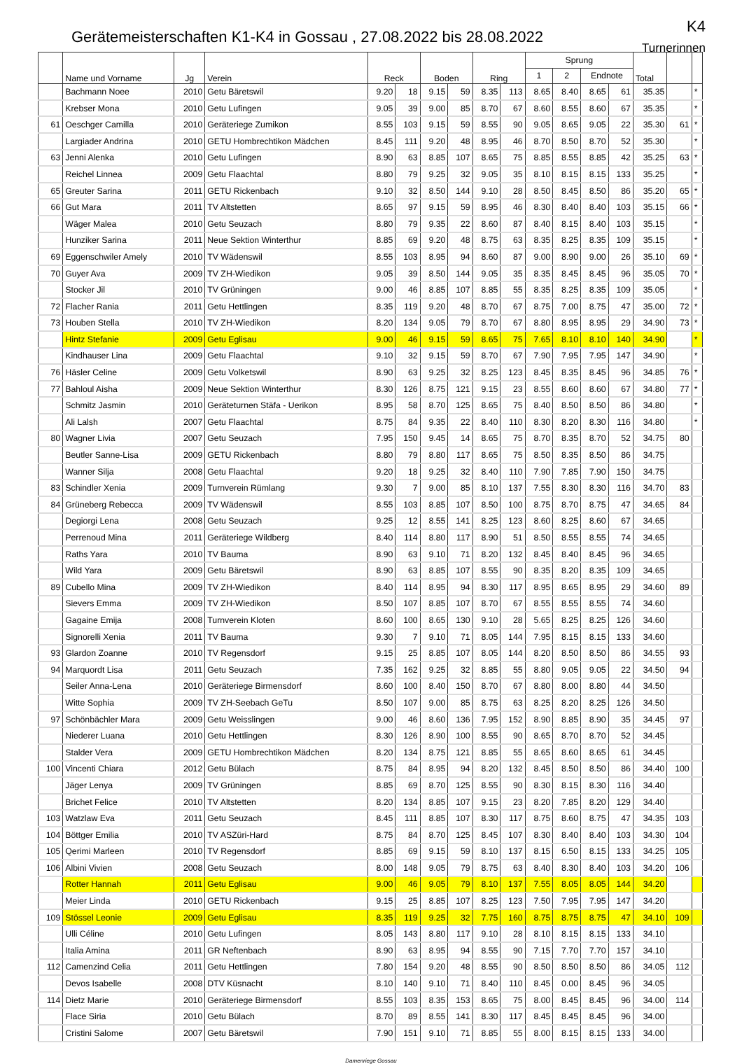Gerätemeisterschaften K1-K4 in Gossau , 27.08.2022 bis 28.08.2022
K4
Turnerinnen
| | Name und Vorname | Jg | Verein | Reck | | Boden | | Ring | | Sprung | | | | Total | | |
| --- | --- | --- | --- | --- | --- | --- | --- | --- | --- | --- | --- | --- | --- | --- | --- | --- |
| | | | | | | | | | | 1 | 2 | Endnote | | | | |
| | Bachmann Noee | 2010 | Getu Bäretswil | 9.20 | 18 | 9.15 | 59 | 8.35 | 113 | 8.65 | 8.40 | 8.65 | 61 | 35.35 | | * |
| | Krebser Mona | 2010 | Getu Lufingen | 9.05 | 39 | 9.00 | 85 | 8.70 | 67 | 8.60 | 8.55 | 8.60 | 67 | 35.35 | | * |
| 61 | Oeschger Camilla | 2010 | Geräteriege Zumikon | 8.55 | 103 | 9.15 | 59 | 8.55 | 90 | 9.05 | 8.65 | 9.05 | 22 | 35.30 | 61 | * |
| | Largiader Andrina | 2010 | GETU Hombrechtikon Mädchen | 8.45 | 111 | 9.20 | 48 | 8.95 | 46 | 8.70 | 8.50 | 8.70 | 52 | 35.30 | | * |
| 63 | Jenni Alenka | 2010 | Getu Lufingen | 8.90 | 63 | 8.85 | 107 | 8.65 | 75 | 8.85 | 8.55 | 8.85 | 42 | 35.25 | 63 | * |
| | Reichel Linnea | 2009 | Getu Flaachtal | 8.80 | 79 | 9.25 | 32 | 9.05 | 35 | 8.10 | 8.15 | 8.15 | 133 | 35.25 | | * |
| 65 | Greuter Sarina | 2011 | GETU Rickenbach | 9.10 | 32 | 8.50 | 144 | 9.10 | 28 | 8.50 | 8.45 | 8.50 | 86 | 35.20 | 65 | * |
| 66 | Gut Mara | 2011 | TV Altstetten | 8.65 | 97 | 9.15 | 59 | 8.95 | 46 | 8.30 | 8.40 | 8.40 | 103 | 35.15 | 66 | * |
| | Wäger Malea | 2010 | Getu Seuzach | 8.80 | 79 | 9.35 | 22 | 8.60 | 87 | 8.40 | 8.15 | 8.40 | 103 | 35.15 | | * |
| | Hunziker Sarina | 2011 | Neue Sektion Winterthur | 8.85 | 69 | 9.20 | 48 | 8.75 | 63 | 8.35 | 8.25 | 8.35 | 109 | 35.15 | | * |
| 69 | Eggenschwiler Amely | 2010 | TV Wädenswil | 8.55 | 103 | 8.95 | 94 | 8.60 | 87 | 9.00 | 8.90 | 9.00 | 26 | 35.10 | 69 | * |
| 70 | Guyer Ava | 2009 | TV ZH-Wiedikon | 9.05 | 39 | 8.50 | 144 | 9.05 | 35 | 8.35 | 8.45 | 8.45 | 96 | 35.05 | 70 | * |
| | Stocker Jil | 2010 | TV Grüningen | 9.00 | 46 | 8.85 | 107 | 8.85 | 55 | 8.35 | 8.25 | 8.35 | 109 | 35.05 | | * |
| 72 | Flacher Rania | 2011 | Getu Hettlingen | 8.35 | 119 | 9.20 | 48 | 8.70 | 67 | 8.75 | 7.00 | 8.75 | 47 | 35.00 | 72 | * |
| 73 | Houben Stella | 2010 | TV ZH-Wiedikon | 8.20 | 134 | 9.05 | 79 | 8.70 | 67 | 8.80 | 8.95 | 8.95 | 29 | 34.90 | 73 | * |
| | Hintz Stefanie | 2009 | Getu Eglisau | 9.00 | 46 | 9.15 | 59 | 8.65 | 75 | 7.65 | 8.10 | 8.10 | 140 | 34.90 | | * |
| | Kindhauser Lina | 2009 | Getu Flaachtal | 9.10 | 32 | 9.15 | 59 | 8.70 | 67 | 7.90 | 7.95 | 7.95 | 147 | 34.90 | | * |
| 76 | Häsler Celine | 2009 | Getu Volketswil | 8.90 | 63 | 9.25 | 32 | 8.25 | 123 | 8.45 | 8.35 | 8.45 | 96 | 34.85 | 76 | * |
| 77 | Bahloul Aisha | 2009 | Neue Sektion Winterthur | 8.30 | 126 | 8.75 | 121 | 9.15 | 23 | 8.55 | 8.60 | 8.60 | 67 | 34.80 | 77 | * |
| | Schmitz Jasmin | 2010 | Geräteturnen Stäfa - Uerikon | 8.95 | 58 | 8.70 | 125 | 8.65 | 75 | 8.40 | 8.50 | 8.50 | 86 | 34.80 | | * |
| | Ali Lalsh | 2007 | Getu Flaachtal | 8.75 | 84 | 9.35 | 22 | 8.40 | 110 | 8.30 | 8.20 | 8.30 | 116 | 34.80 | | * |
| 80 | Wagner Livia | 2007 | Getu Seuzach | 7.95 | 150 | 9.45 | 14 | 8.65 | 75 | 8.70 | 8.35 | 8.70 | 52 | 34.75 | 80 | |
| | Beutler Sanne-Lisa | 2009 | GETU Rickenbach | 8.80 | 79 | 8.80 | 117 | 8.65 | 75 | 8.50 | 8.35 | 8.50 | 86 | 34.75 | | |
| | Wanner Silja | 2008 | Getu Flaachtal | 9.20 | 18 | 9.25 | 32 | 8.40 | 110 | 7.90 | 7.85 | 7.90 | 150 | 34.75 | | |
| 83 | Schindler Xenia | 2009 | Turnverein Rümlang | 9.30 | 7 | 9.00 | 85 | 8.10 | 137 | 7.55 | 8.30 | 8.30 | 116 | 34.70 | 83 | |
| 84 | Grüneberg Rebecca | 2009 | TV Wädenswil | 8.55 | 103 | 8.85 | 107 | 8.50 | 100 | 8.75 | 8.70 | 8.75 | 47 | 34.65 | 84 | |
| | Degiorgi Lena | 2008 | Getu Seuzach | 9.25 | 12 | 8.55 | 141 | 8.25 | 123 | 8.60 | 8.25 | 8.60 | 67 | 34.65 | | |
| | Perrenoud Mina | 2011 | Geräteriege Wildberg | 8.40 | 114 | 8.80 | 117 | 8.90 | 51 | 8.50 | 8.55 | 8.55 | 74 | 34.65 | | |
| | Raths Yara | 2010 | TV Bauma | 8.90 | 63 | 9.10 | 71 | 8.20 | 132 | 8.45 | 8.40 | 8.45 | 96 | 34.65 | | |
| | Wild Yara | 2009 | Getu Bäretswil | 8.90 | 63 | 8.85 | 107 | 8.55 | 90 | 8.35 | 8.20 | 8.35 | 109 | 34.65 | | |
| 89 | Cubello Mina | 2009 | TV ZH-Wiedikon | 8.40 | 114 | 8.95 | 94 | 8.30 | 117 | 8.95 | 8.65 | 8.95 | 29 | 34.60 | 89 | |
| | Sievers Emma | 2009 | TV ZH-Wiedikon | 8.50 | 107 | 8.85 | 107 | 8.70 | 67 | 8.55 | 8.55 | 8.55 | 74 | 34.60 | | |
| | Gagaine Emija | 2008 | Turnverein Kloten | 8.60 | 100 | 8.65 | 130 | 9.10 | 28 | 5.65 | 8.25 | 8.25 | 126 | 34.60 | | |
| | Signorelli Xenia | 2011 | TV Bauma | 9.30 | 7 | 9.10 | 71 | 8.05 | 144 | 7.95 | 8.15 | 8.15 | 133 | 34.60 | | |
| 93 | Glardon Zoanne | 2010 | TV Regensdorf | 9.15 | 25 | 8.85 | 107 | 8.05 | 144 | 8.20 | 8.50 | 8.50 | 86 | 34.55 | 93 | |
| 94 | Marquordt Lisa | 2011 | Getu Seuzach | 7.35 | 162 | 9.25 | 32 | 8.85 | 55 | 8.80 | 9.05 | 9.05 | 22 | 34.50 | 94 | |
| | Seiler Anna-Lena | 2010 | Geräteriege Birmensdorf | 8.60 | 100 | 8.40 | 150 | 8.70 | 67 | 8.80 | 8.00 | 8.80 | 44 | 34.50 | | |
| | Witte Sophia | 2009 | TV ZH-Seebach GeTu | 8.50 | 107 | 9.00 | 85 | 8.75 | 63 | 8.25 | 8.20 | 8.25 | 126 | 34.50 | | |
| 97 | Schönbächler Mara | 2009 | Getu Weisslingen | 9.00 | 46 | 8.60 | 136 | 7.95 | 152 | 8.90 | 8.85 | 8.90 | 35 | 34.45 | 97 | |
| | Niederer Luana | 2010 | Getu Hettlingen | 8.30 | 126 | 8.90 | 100 | 8.55 | 90 | 8.65 | 8.70 | 8.70 | 52 | 34.45 | | |
| | Stalder Vera | 2009 | GETU Hombrechtikon Mädchen | 8.20 | 134 | 8.75 | 121 | 8.85 | 55 | 8.65 | 8.60 | 8.65 | 61 | 34.45 | | |
| 100 | Vincenti Chiara | 2012 | Getu Bülach | 8.75 | 84 | 8.95 | 94 | 8.20 | 132 | 8.45 | 8.50 | 8.50 | 86 | 34.40 | 100 | |
| | Jäger Lenya | 2009 | TV Grüningen | 8.85 | 69 | 8.70 | 125 | 8.55 | 90 | 8.30 | 8.15 | 8.30 | 116 | 34.40 | | |
| | Brichet Felice | 2010 | TV Altstetten | 8.20 | 134 | 8.85 | 107 | 9.15 | 23 | 8.20 | 7.85 | 8.20 | 129 | 34.40 | | |
| 103 | Watzlaw Eva | 2011 | Getu Seuzach | 8.45 | 111 | 8.85 | 107 | 8.30 | 117 | 8.75 | 8.60 | 8.75 | 47 | 34.35 | 103 | |
| 104 | Böttger Emilia | 2010 | TV ASZüri-Hard | 8.75 | 84 | 8.70 | 125 | 8.45 | 107 | 8.30 | 8.40 | 8.40 | 103 | 34.30 | 104 | |
| 105 | Qerimi Marleen | 2010 | TV Regensdorf | 8.85 | 69 | 9.15 | 59 | 8.10 | 137 | 8.15 | 6.50 | 8.15 | 133 | 34.25 | 105 | |
| 106 | Albini Vivien | 2008 | Getu Seuzach | 8.00 | 148 | 9.05 | 79 | 8.75 | 63 | 8.40 | 8.30 | 8.40 | 103 | 34.20 | 106 | |
| | Rotter Hannah | 2011 | Getu Eglisau | 9.00 | 46 | 9.05 | 79 | 8.10 | 137 | 7.55 | 8.05 | 8.05 | 144 | 34.20 | | |
| | Meier Linda | 2010 | GETU Rickenbach | 9.15 | 25 | 8.85 | 107 | 8.25 | 123 | 7.50 | 7.95 | 7.95 | 147 | 34.20 | | |
| 109 | Stössel Leonie | 2009 | Getu Eglisau | 8.35 | 119 | 9.25 | 32 | 7.75 | 160 | 8.75 | 8.75 | 8.75 | 47 | 34.10 | 109 | |
| | Ulli Céline | 2010 | Getu Lufingen | 8.05 | 143 | 8.80 | 117 | 9.10 | 28 | 8.10 | 8.15 | 8.15 | 133 | 34.10 | | |
| | Italia Amina | 2011 | GR Neftenbach | 8.90 | 63 | 8.95 | 94 | 8.55 | 90 | 7.15 | 7.70 | 7.70 | 157 | 34.10 | | |
| 112 | Camenzind Celia | 2011 | Getu Hettlingen | 7.80 | 154 | 9.20 | 48 | 8.55 | 90 | 8.50 | 8.50 | 8.50 | 86 | 34.05 | 112 | |
| | Devos Isabelle | 2008 | DTV Küsnacht | 8.10 | 140 | 9.10 | 71 | 8.40 | 110 | 8.45 | 0.00 | 8.45 | 96 | 34.05 | | |
| 114 | Dietz Marie | 2010 | Geräteriege Birmensdorf | 8.55 | 103 | 8.35 | 153 | 8.65 | 75 | 8.00 | 8.45 | 8.45 | 96 | 34.00 | 114 | |
| | Flace Siria | 2010 | Getu Bülach | 8.70 | 89 | 8.55 | 141 | 8.30 | 117 | 8.45 | 8.45 | 8.45 | 96 | 34.00 | | |
| | Cristini Salome | 2007 | Getu Bäretswil | 7.90 | 151 | 9.10 | 71 | 8.85 | 55 | 8.00 | 8.15 | 8.15 | 133 | 34.00 | | |
Damenriege Gossau